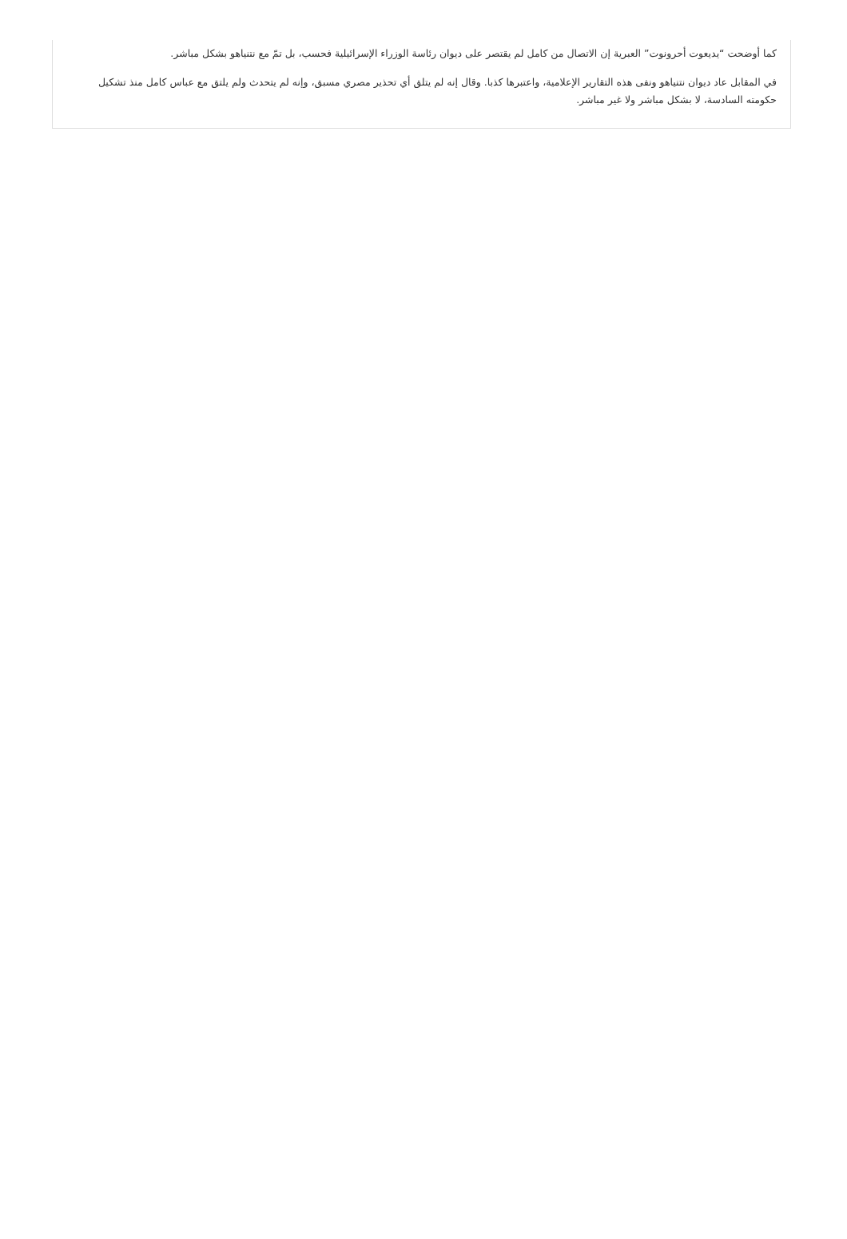كما أوضحت “يديعوت أحرونوت” العبرية إن الاتصال من كامل لم يقتصر على ديوان رئاسة الوزراء الإسرائيلية فحسب، بل تمّ مع نتنياهو بشكل مباشر.
في المقابل عاد ديوان نتنياهو ونفى هذه التقارير الإعلامية، واعتبرها كذبا. وقال إنه لم يتلق أي تحذير مصري مسبق، وإنه لم يتحدث ولم يلتق مع عباس كامل منذ تشكيل حكومته السادسة، لا بشكل مباشر ولا غير مباشر.